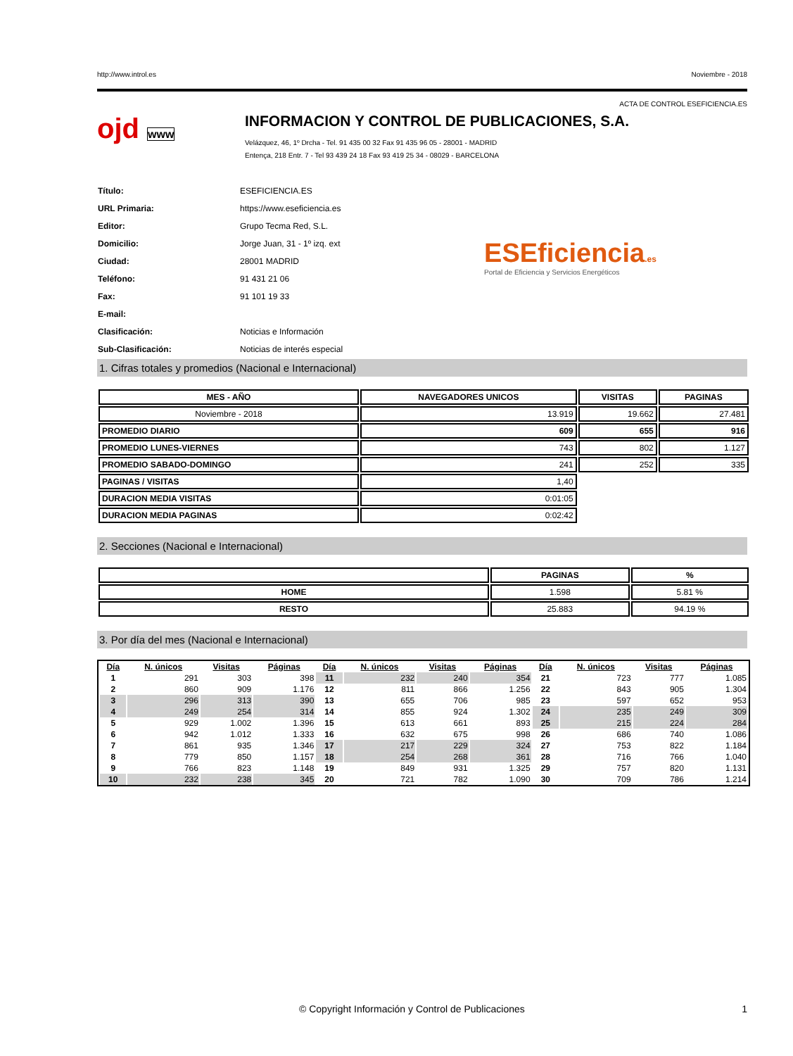http://www.introl.es Noviembre - 2018
ACTA DE CONTROL ESEFICIENCIA.ES
ojd www
INFORMACION Y CONTROL DE PUBLICACIONES, S.A.
Velázquez, 46, 1º Drcha - Tel. 91 435 00 32 Fax 91 435 96 05 - 28001 - MADRID
Entença, 218 Entr. 7 - Tel 93 439 24 18 Fax 93 419 25 34 - 08029 - BARCELONA
| Título: | ESEFICIENCIA.ES |
| URL Primaria: | https://www.eseficiencia.es |
| Editor: | Grupo Tecma Red, S.L. |
| Domicilio: | Jorge Juan, 31 - 1º izq. ext |
| Ciudad: | 28001 MADRID |
| Teléfono: | 91 431 21 06 |
| Fax: | 91 101 19 33 |
| E-mail: | |
| Clasificación: | Noticias e Información |
| Sub-Clasificación: | Noticias de interés especial |
ESEficiencia.es
Portal de Eficiencia y Servicios Energéticos
1. Cifras totales y promedios (Nacional e Internacional)
| MES - AÑO | NAVEGADORES UNICOS | VISITAS | PAGINAS |
| --- | --- | --- | --- |
| Noviembre - 2018 | 13.919 | 19.662 | 27.481 |
| PROMEDIO DIARIO | 609 | 655 | 916 |
| PROMEDIO LUNES-VIERNES | 743 | 802 | 1.127 |
| PROMEDIO SABADO-DOMINGO | 241 | 252 | 335 |
| PAGINAS / VISITAS | 1,40 | | |
| DURACION MEDIA VISITAS | 0:01:05 | | |
| DURACION MEDIA PAGINAS | 0:02:42 | | |
2. Secciones (Nacional e Internacional)
| | PAGINAS | % |
| --- | --- | --- |
| HOME | 1.598 | 5.81 % |
| RESTO | 25.883 | 94.19 % |
3. Por día del mes (Nacional e Internacional)
| Día | N. únicos | Visitas | Páginas | Día | N. únicos | Visitas | Páginas | Día | N. únicos | Visitas | Páginas |
| --- | --- | --- | --- | --- | --- | --- | --- | --- | --- | --- | --- |
| 1 | 291 | 303 | 398 | 11 | 232 | 240 | 354 | 21 | 723 | 777 | 1.085 |
| 2 | 860 | 909 | 1.176 | 12 | 811 | 866 | 1.256 | 22 | 843 | 905 | 1.304 |
| 3 | 296 | 313 | 390 | 13 | 655 | 706 | 985 | 23 | 597 | 652 | 953 |
| 4 | 249 | 254 | 314 | 14 | 855 | 924 | 1.302 | 24 | 235 | 249 | 309 |
| 5 | 929 | 1.002 | 1.396 | 15 | 613 | 661 | 893 | 25 | 215 | 224 | 284 |
| 6 | 942 | 1.012 | 1.333 | 16 | 632 | 675 | 998 | 26 | 686 | 740 | 1.086 |
| 7 | 861 | 935 | 1.346 | 17 | 217 | 229 | 324 | 27 | 753 | 822 | 1.184 |
| 8 | 779 | 850 | 1.157 | 18 | 254 | 268 | 361 | 28 | 716 | 766 | 1.040 |
| 9 | 766 | 823 | 1.148 | 19 | 849 | 931 | 1.325 | 29 | 757 | 820 | 1.131 |
| 10 | 232 | 238 | 345 | 20 | 721 | 782 | 1.090 | 30 | 709 | 786 | 1.214 |
© Copyright Información y Control de Publicaciones 1